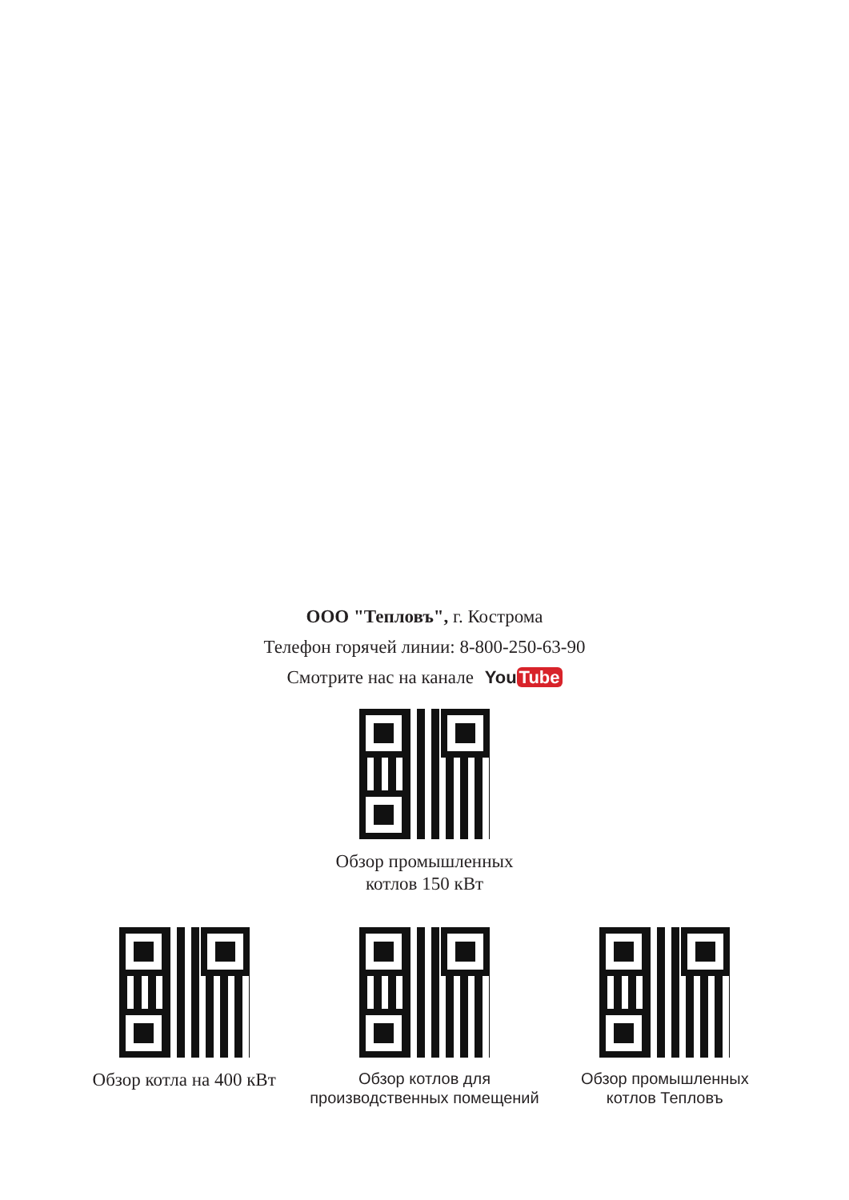ООО "Тепловъ", г. Кострома
Телефон горячей линии: 8-800-250-63-90
Смотрите нас на канале You Tube
Обзор промышленных
котлов 150 кВт
Обзор котла на 400 кВт
Обзор котлов для
производственных помещений
Обзор промышленных
котлов Тепловъ